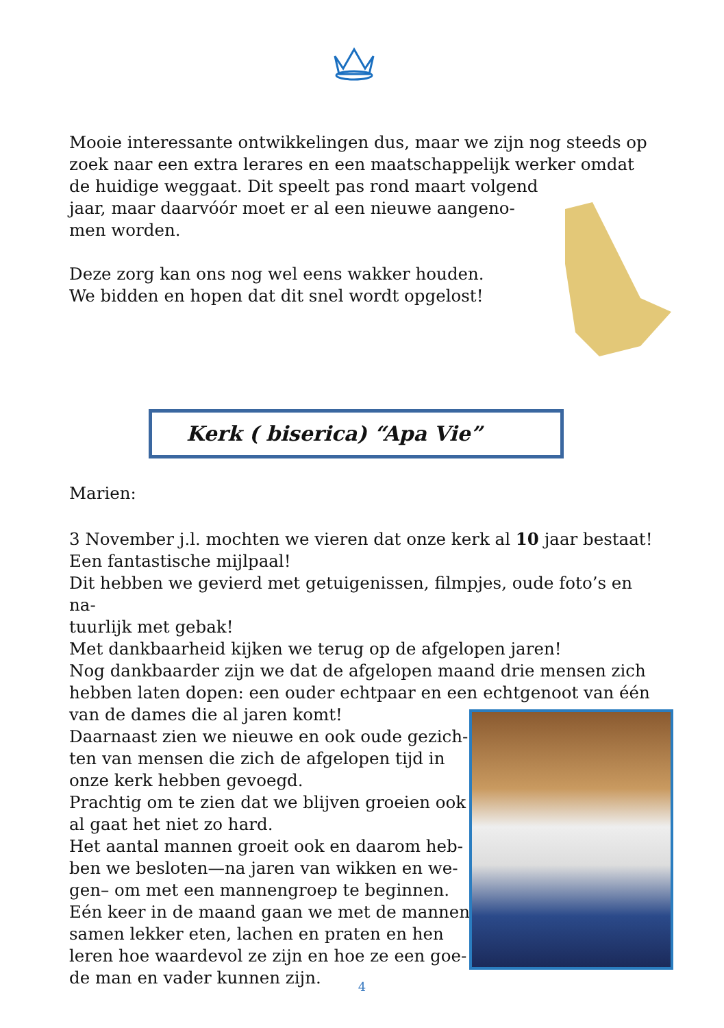Mooie interessante ontwikkelingen dus, maar we zijn nog steeds op zoek naar een extra lerares en een maatschappelijk werker omdat de huidige weggaat. Dit speelt pas rond maart volgend
jaar, maar daarvóór moet er al een nieuwe aangeno-
men worden.
Deze zorg kan ons nog wel eens wakker houden.
We bidden en hopen dat dit snel wordt opgelost!
Kerk ( biserica) “Apa Vie”
Marien:
3 November j.l. mochten we vieren dat onze kerk al 10 jaar bestaat!
Een fantastische mijlpaal!
Dit hebben we gevierd met getuigenissen, filmpjes, oude foto’s en na-
tuurlijk met gebak!
Met dankbaarheid kijken we terug op de afgelopen jaren!
Nog dankbaarder zijn we dat de afgelopen maand drie mensen zich hebben laten dopen: een ouder echtpaar en een echtgenoot van één van de dames die al jaren komt!
Daarnaast zien we nieuwe en ook oude gezich-
ten van mensen die zich de afgelopen tijd in
onze kerk hebben gevoegd.
Prachtig om te zien dat we blijven groeien ook
al gaat het niet zo hard.
Het aantal mannen groeit ook en daarom heb-
ben we besloten—na jaren van wikken en we-
gen– om met een mannengroep te beginnen.
Eén keer in de maand gaan we met de mannen
samen lekker eten, lachen en praten en hen
leren hoe waardevol ze zijn en hoe ze een goe-
de man en vader kunnen zijn.
4